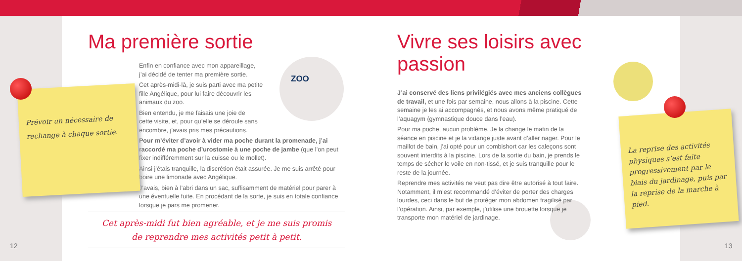Ma première sortie
Enfin en confiance avec mon appareillage,
j’ai décidé de tenter ma première sortie.
Cet après-midi-là, je suis parti avec ma petite
fille Angélique, pour lui faire découvrir les
animaux du zoo.
Bien entendu, je me faisais une joie de
cette visite, et, pour qu’elle se déroule sans
encombre, j’avais pris mes précautions.
Pour m’éviter d’avoir à vider ma poche durant la promenade, j’ai raccordé ma poche d’urostomie à une poche de jambe (que l’on peut fixer indifféremment sur la cuisse ou le mollet).
Ainsi j’étais tranquille, la discrétion était assurée. Je me suis arrêté pour boire une limonade avec Angélique.
J’avais, bien à l’abri dans un sac, suffisamment de matériel pour parer à une éventuelle fuite. En procédant de la sorte, je suis en totale confiance lorsque je pars me promener.
Cet après-midi fut bien agréable, et je me suis promis
de reprendre mes activités petit à petit.
ZOO
Prévoir un nécessaire de rechange à chaque sortie.
Vivre ses loisirs avec passion
J’ai conservé des liens privilégiés avec mes anciens collègues de travail, et une fois par semaine, nous allons à la piscine. Cette semaine je les ai accompagnés, et nous avons même pratiqué de l’aquagym (gymnastique douce dans l’eau).
Pour ma poche, aucun problème. Je la change le matin de la séance en piscine et je la vidange juste avant d’aller nager. Pour le maillot de bain, j’ai opté pour un combishort car les caleçons sont souvent interdits à la piscine. Lors de la sortie du bain, je prends le temps de sécher le voile en non-tissé, et je suis tranquille pour le reste de la journée.
Reprendre mes activités ne veut pas dire être autorisé à tout faire. Notamment, il m’est recommandé d’éviter de porter des charges lourdes, ceci dans le but de protéger mon abdomen fragilisé par l’opération. Ainsi, par exemple, j’utilise une brouette lorsque je transporte mon matériel de jardinage.
La reprise des activités physiques s’est faite progressivement par le biais du jardinage, puis par la reprise de la marche à pied.
12 13